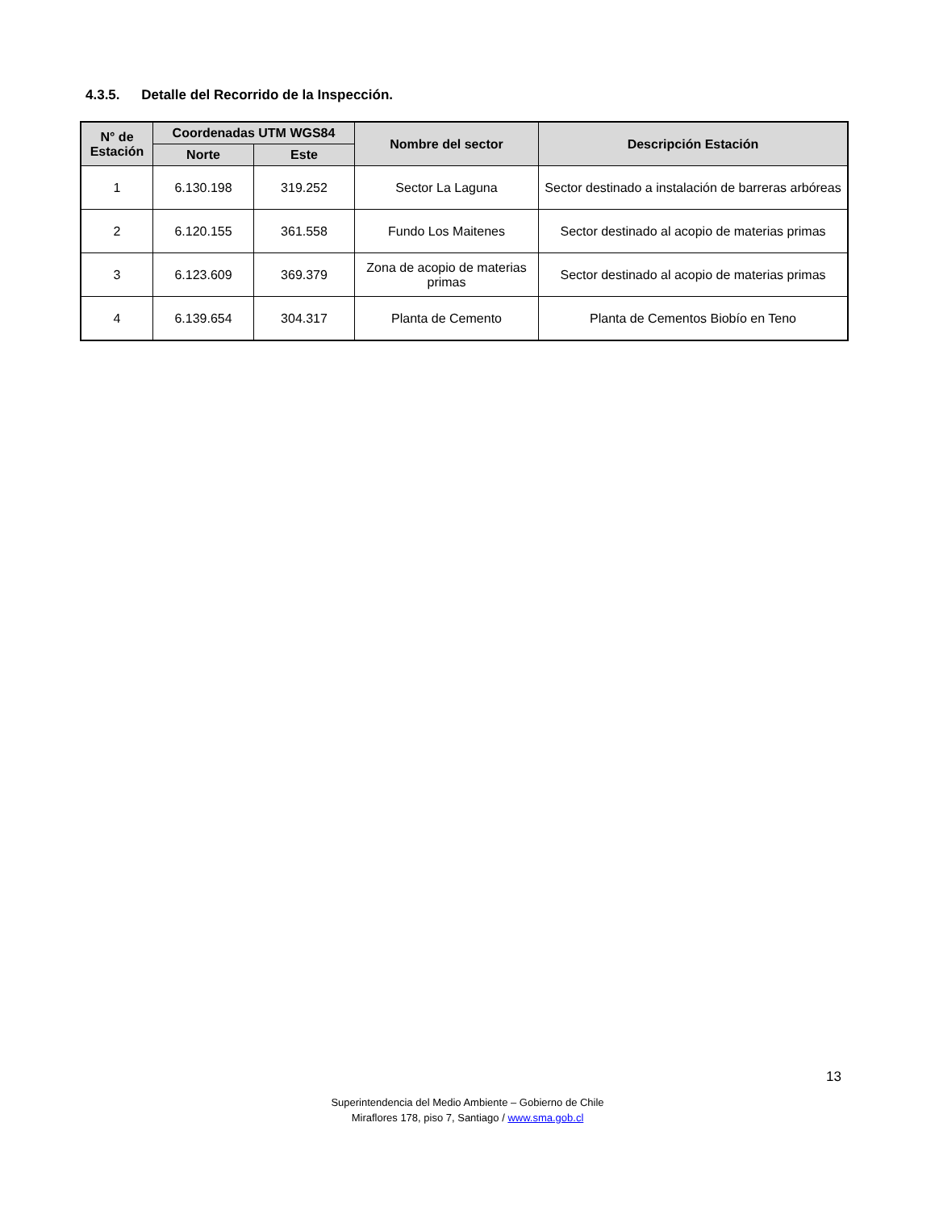4.3.5. Detalle del Recorrido de la Inspección.
| N° de Estación | Coordenadas UTM WGS84 | | Nombre del sector | Descripción Estación |
| --- | --- | --- | --- | --- |
| | Norte | Este | | |
| 1 | 6.130.198 | 319.252 | Sector La Laguna | Sector destinado a instalación de barreras arbóreas |
| 2 | 6.120.155 | 361.558 | Fundo Los Maitenes | Sector destinado al acopio de materias primas |
| 3 | 6.123.609 | 369.379 | Zona de acopio de materias primas | Sector destinado al acopio de materias primas |
| 4 | 6.139.654 | 304.317 | Planta de Cemento | Planta de Cementos Biobío en Teno |
13
Superintendencia del Medio Ambiente – Gobierno de Chile
Miraflores 178, piso 7, Santiago / www.sma.gob.cl